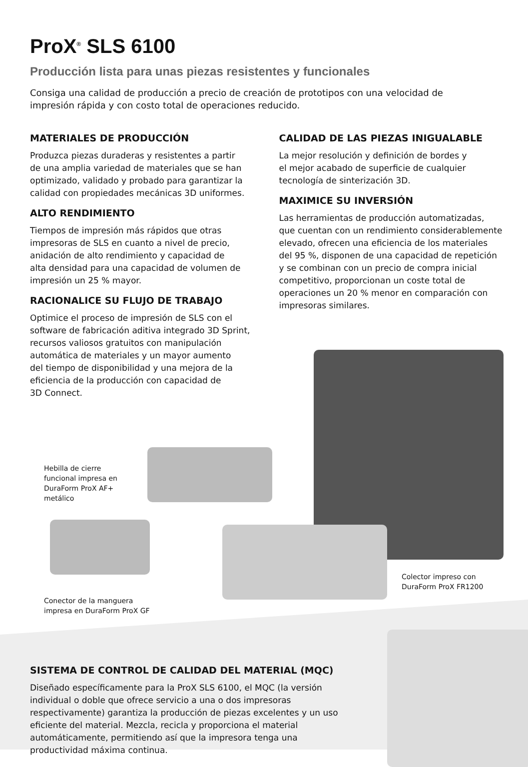ProX<sup>®</sup> SLS 6100
Producción lista para unas piezas resistentes y funcionales
Consiga una calidad de producción a precio de creación de prototipos con una velocidad de impresión rápida y con costo total de operaciones reducido.
MATERIALES DE PRODUCCIÓN
Produzca piezas duraderas y resistentes a partir
de una amplia variedad de materiales que se han
optimizado, validado y probado para garantizar la
calidad con propiedades mecánicas 3D uniformes.
ALTO RENDIMIENTO
Tiempos de impresión más rápidos que otras
impresoras de SLS en cuanto a nivel de precio,
anidación de alto rendimiento y capacidad de
alta densidad para una capacidad de volumen de
impresión un 25 % mayor.
RACIONALICE SU FLUJO DE TRABAJO
Optimice el proceso de impresión de SLS con el
software de fabricación aditiva integrado 3D Sprint,
recursos valiosos gratuitos con manipulación
automática de materiales y un mayor aumento
del tiempo de disponibilidad y una mejora de la
eficiencia de la producción con capacidad de
3D Connect.
CALIDAD DE LAS PIEZAS INIGUALABLE
La mejor resolución y definición de bordes y
el mejor acabado de superficie de cualquier
tecnología de sinterización 3D.
MAXIMICE SU INVERSIÓN
Las herramientas de producción automatizadas,
que cuentan con un rendimiento considerablemente
elevado, ofrecen una eficiencia de los materiales
del 95 %, disponen de una capacidad de repetición
y se combinan con un precio de compra inicial
competitivo, proporcionan un coste total de
operaciones un 20 % menor en comparación con
impresoras similares.
Hebilla de cierre
funcional impresa en
DuraForm ProX AF+
metálico
Conector de la manguera
impresa en DuraForm ProX GF
Colector impreso con
DuraForm ProX FR1200
SISTEMA DE CONTROL DE CALIDAD DEL MATERIAL (MQC)
Diseñado específicamente para la ProX SLS 6100, el MQC (la versión individual o doble que ofrece servicio a una o dos impresoras respectivamente) garantiza la producción de piezas excelentes y un uso eficiente del material. Mezcla, recicla y proporciona el material automáticamente, permitiendo así que la impresora tenga una productividad máxima continua.